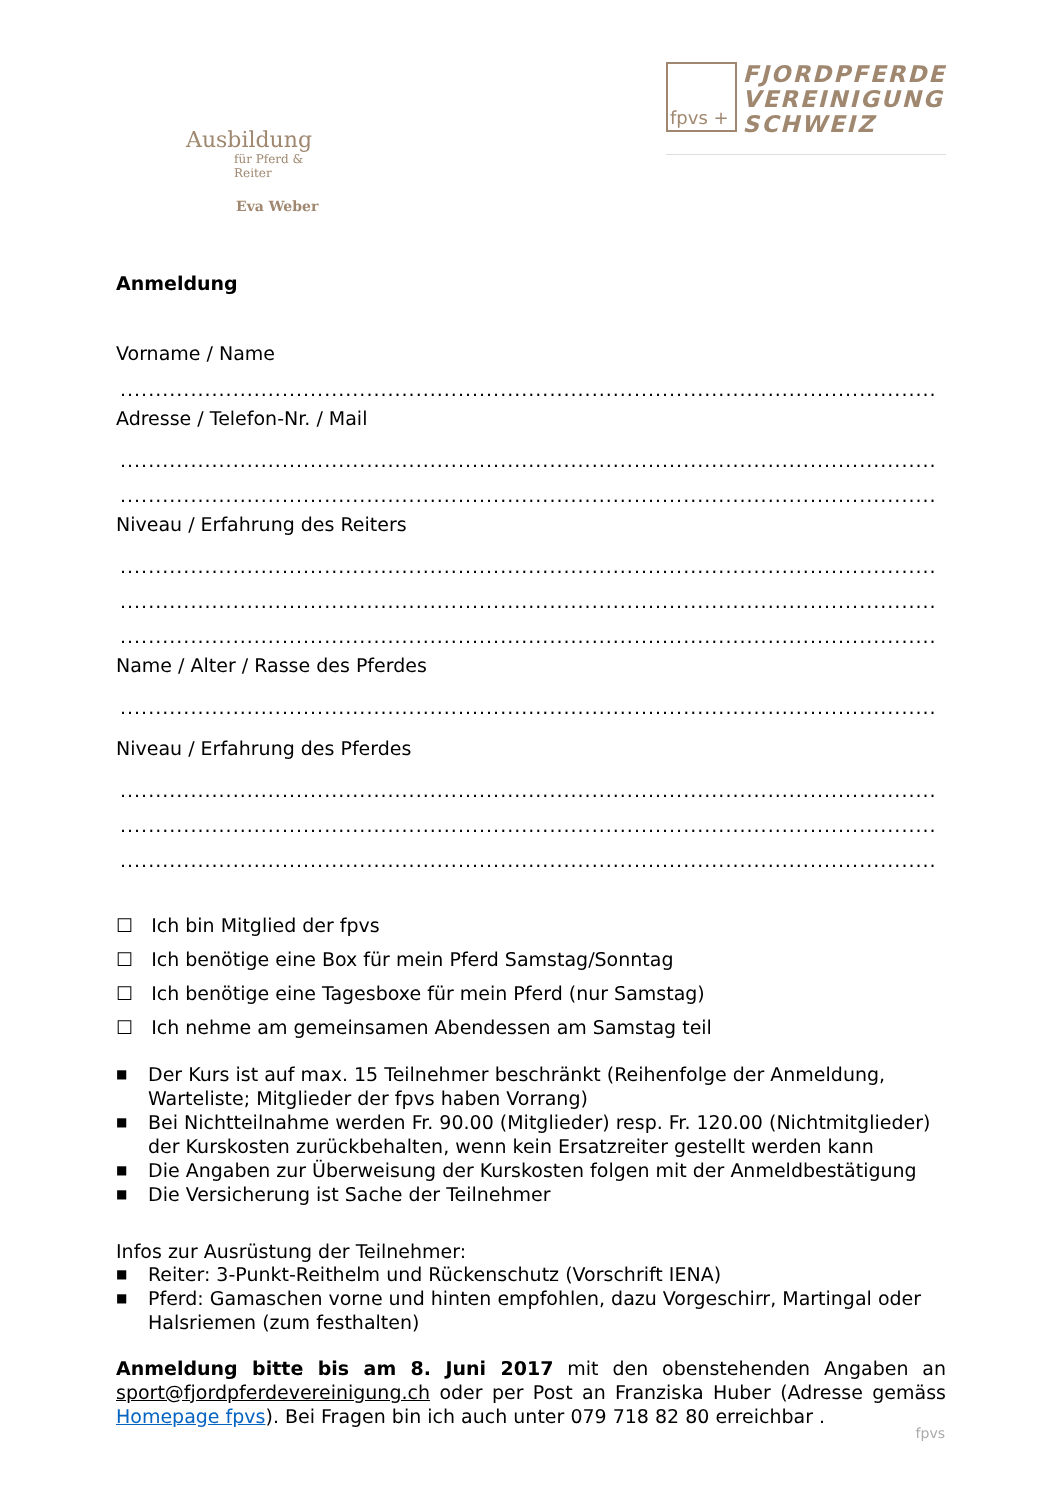Ausbildung
für Pferd & Reiter
Eva Weber
fpvs +
FJORDPFERDE
VEREINIGUNG
SCHWEIZ
Anmeldung
Vorname / Name
........................................................................................................................
Adresse / Telefon-Nr. / Mail
........................................................................................................................
........................................................................................................................
Niveau / Erfahrung des Reiters
........................................................................................................................
........................................................................................................................
........................................................................................................................
Name / Alter / Rasse des Pferdes
........................................................................................................................
Niveau / Erfahrung des Pferdes
........................................................................................................................
........................................................................................................................
........................................................................................................................
☐ Ich bin Mitglied der fpvs
☐ Ich benötige eine Box für mein Pferd Samstag/Sonntag
☐ Ich benötige eine Tagesboxe für mein Pferd (nur Samstag)
☐ Ich nehme am gemeinsamen Abendessen am Samstag teil
■ Der Kurs ist auf max. 15 Teilnehmer beschränkt (Reihenfolge der Anmeldung, Warteliste; Mitglieder der fpvs haben Vorrang)
■ Bei Nichtteilnahme werden Fr. 90.00 (Mitglieder) resp. Fr. 120.00 (Nichtmitglieder) der Kurskosten zurückbehalten, wenn kein Ersatzreiter gestellt werden kann
■ Die Angaben zur Überweisung der Kurskosten folgen mit der Anmeldbestätigung
■ Die Versicherung ist Sache der Teilnehmer
Infos zur Ausrüstung der Teilnehmer:
■ Reiter: 3-Punkt-Reithelm und Rückenschutz (Vorschrift IENA)
■ Pferd: Gamaschen vorne und hinten empfohlen, dazu Vorgeschirr, Martingal oder Halsriemen (zum festhalten)
Anmeldung bitte bis am 8. Juni 2017 mit den obenstehenden Angaben an sport@fjordpferdevereinigung.ch oder per Post an Franziska Huber (Adresse gemäss Homepage fpvs). Bei Fragen bin ich auch unter 079 718 82 80 erreichbar .
fpvs